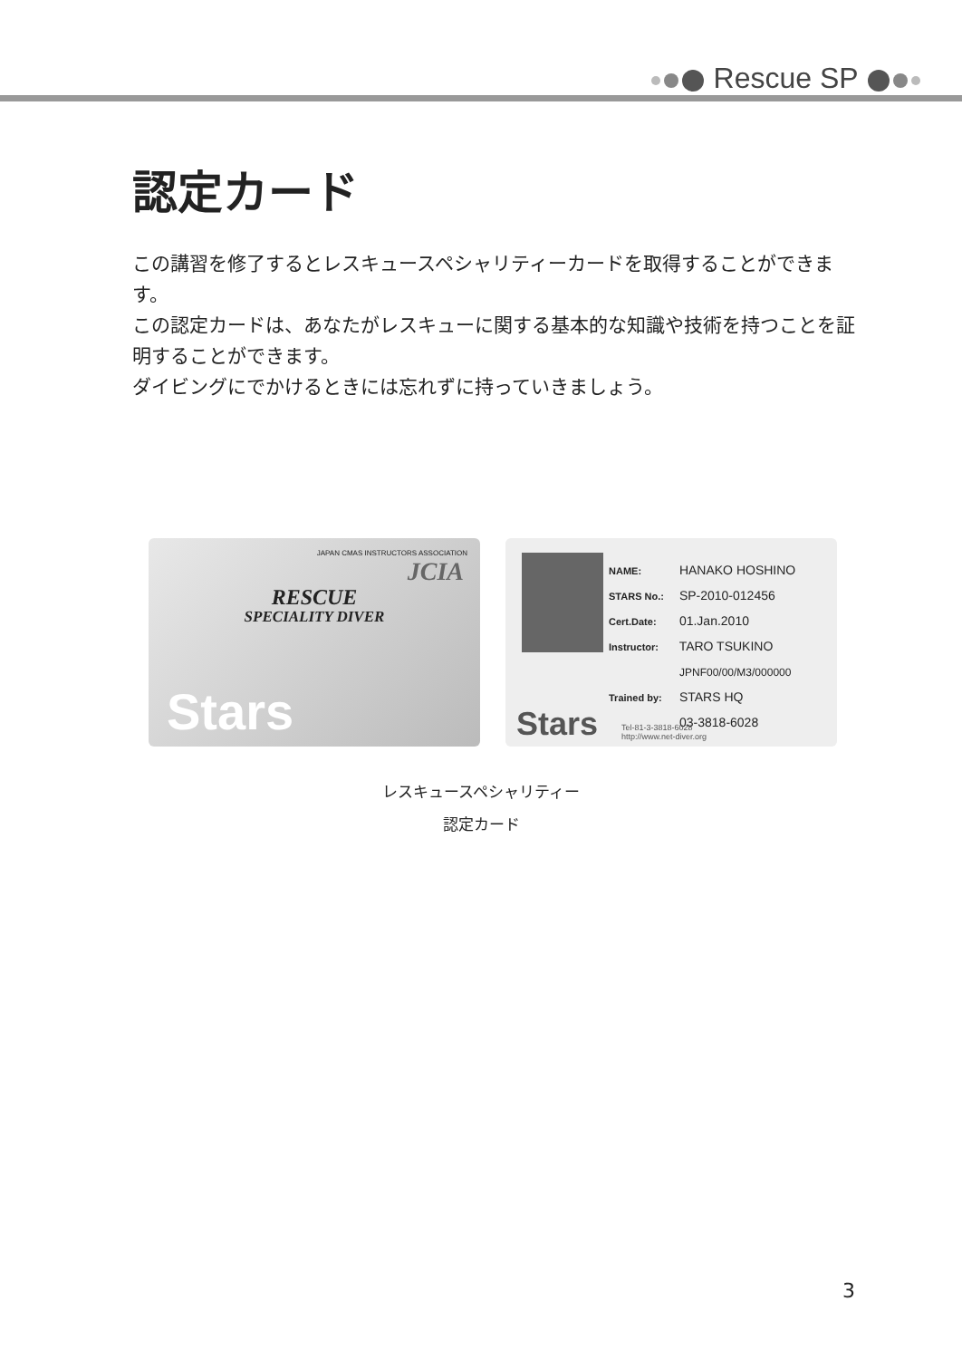Rescue SP
認定カード
この講習を修了するとレスキュースペシャリティーカードを取得することができます。
この認定カードは、あなたがレスキューに関する基本的な知識や技術を持つことを証明することができます。
ダイビングにでかけるときには忘れずに持っていきましょう。
JAPAN CMAS INSTRUCTORS ASSOCIATION
JCIA
RESCUE
SPECIALITY DIVER
Stars
NAME: HANAKO HOSHINO
STARS No.: SP-2010-012456
Cert.Date: 01.Jan.2010
Instructor: TARO TSUKINO
JPNF00/00/M3/000000
Trained by: STARS HQ
03-3818-6028
Stars
Tel-81-3-3818-6028
http://www.net-diver.org
レスキュースペシャリティー
認定カード
3